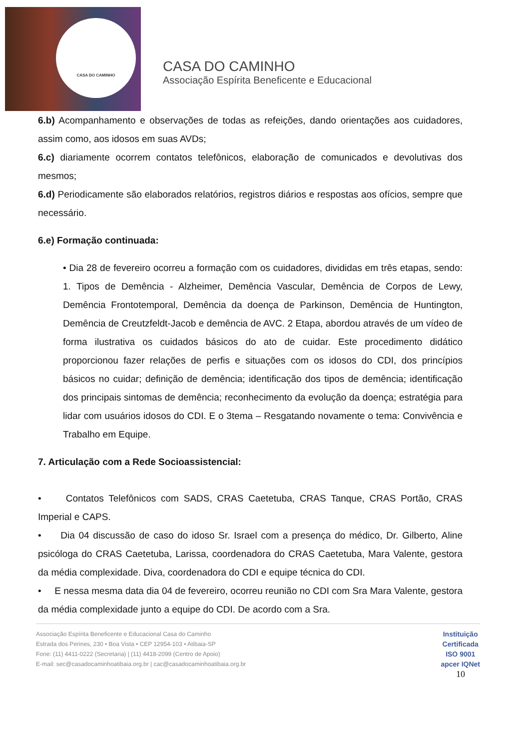CASA DO CAMINHO
CASA DO CAMINHO
Associação Espírita Beneficente e Educacional
6.b) Acompanhamento e observações de todas as refeições, dando orientações aos cuidadores, assim como, aos idosos em suas AVDs;
6.c) diariamente ocorrem contatos telefônicos, elaboração de comunicados e devolutivas dos mesmos;
6.d) Periodicamente são elaborados relatórios, registros diários e respostas aos ofícios, sempre que necessário.
6.e) Formação continuada:
• Dia 28 de fevereiro ocorreu a formação com os cuidadores, divididas em três etapas, sendo: 1. Tipos de Demência - Alzheimer, Demência Vascular, Demência de Corpos de Lewy, Demência Frontotemporal, Demência da doença de Parkinson, Demência de Huntington, Demência de Creutzfeldt-Jacob e demência de AVC. 2 Etapa, abordou através de um vídeo de forma ilustrativa os cuidados básicos do ato de cuidar. Este procedimento didático proporcionou fazer relações de perfis e situações com os idosos do CDI, dos princípios básicos no cuidar; definição de demência; identificação dos tipos de demência; identificação dos principais sintomas de demência; reconhecimento da evolução da doença; estratégia para lidar com usuários idosos do CDI. E o 3tema – Resgatando novamente o tema: Convivência e Trabalho em Equipe.
7. Articulação com a Rede Socioassistencial:
• Contatos Telefônicos com SADS, CRAS Caetetuba, CRAS Tanque, CRAS Portão, CRAS Imperial e CAPS.
• Dia 04 discussão de caso do idoso Sr. Israel com a presença do médico, Dr. Gilberto, Aline psicóloga do CRAS Caetetuba, Larissa, coordenadora do CRAS Caetetuba, Mara Valente, gestora da média complexidade. Diva, coordenadora do CDI e equipe técnica do CDI.
• E nessa mesma data dia 04 de fevereiro, ocorreu reunião no CDI com Sra Mara Valente, gestora da média complexidade junto a equipe do CDI. De acordo com a Sra.
Associação Espírita Beneficente e Educacional Casa do Caminho
Estrada dos Perines, 230 • Boa Vista • CEP 12954-103 • Atibaia-SP
Fone: (11) 4411-0222 (Secretaria) | (11) 4418-2099 (Centro de Apoio)
E-mail: sec@casadocaminhoatibaia.org.br | cac@casadocaminhoatibaia.org.br
Instituição
Certificada
ISO 9001
apcer IQNet
10